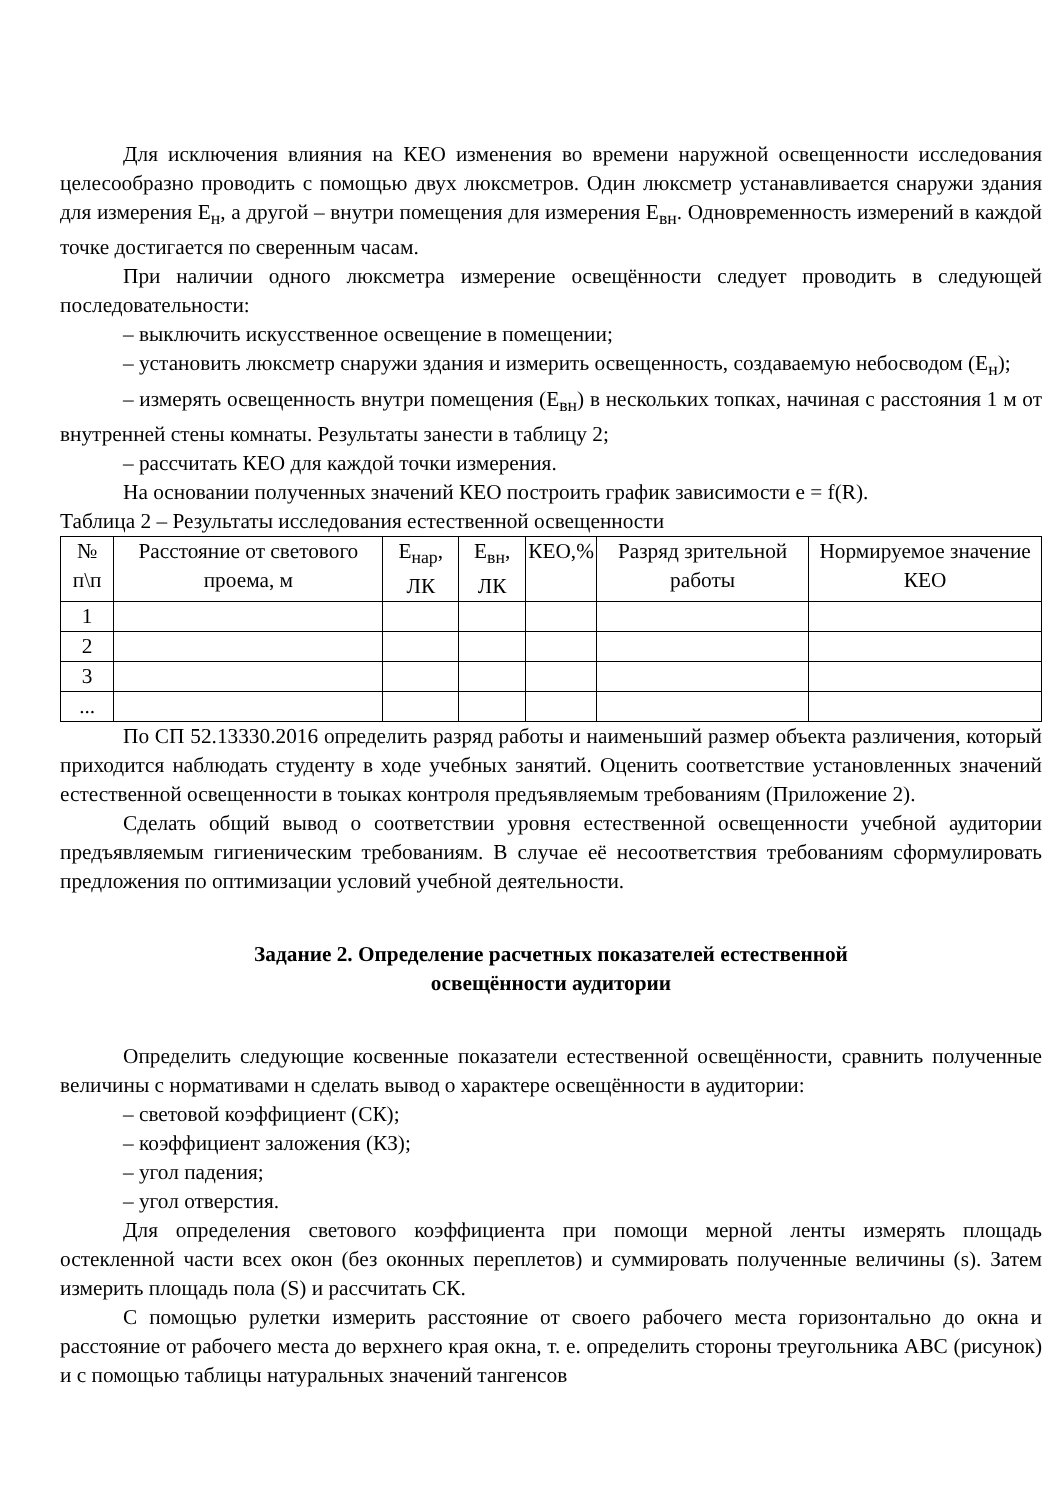Для исключения влияния на КЕО изменения во времени наружной освещенности исследования целесообразно проводить с помощью двух люксметров. Один люксметр устанавливается снаружи здания для измерения Е<sub>н</sub>, а другой – внутри помещения для измерения Е<sub>вн</sub>. Одновременность измерений в каждой точке достигается по сверенным часам.
При наличии одного люксметра измерение освещённости следует проводить в следующей последовательности:
– выключить искусственное освещение в помещении;
– установить люксметр снаружи здания и измерить освещенность, создаваемую небосводом (Е<sub>н</sub>);
– измерять освещенность внутри помещения (Е<sub>вн</sub>) в нескольких топках, начиная с расстояния 1 м от внутренней стены комнаты. Результаты занести в таблицу 2;
– рассчитать КЕО для каждой точки измерения.
На основании полученных значений КЕО построить график зависимости е = f(R).
Таблица 2 – Результаты исследования естественной освещенности
| № п\п | Расстояние от светового проема, м | Е<sub>нар</sub>, ЛК | Е<sub>вн</sub>, ЛК | КЕО,% | Разряд зрительной работы | Нормируемое значение КЕО |
| --- | --- | --- | --- | --- | --- | --- |
| 1 | | | | | | |
| 2 | | | | | | |
| 3 | | | | | | |
| ... | | | | | | |
По СП 52.13330.2016 определить разряд работы и наименьший размер объекта различения, который приходится наблюдать студенту в ходе учебных занятий. Оценить соответствие установленных значений естественной освещенности в тоыках контроля предъявляемым требованиям (Приложение 2).
Сделать общий вывод о соответствии уровня естественной освещенности учебной аудитории предъявляемым гигиеническим требованиям. В случае её несоответствия требованиям сформулировать предложения по оптимизации условий учебной деятельности.
Задание 2. Определение расчетных показателей естественной
освещённости аудитории
Определить следующие косвенные показатели естественной освещённости, сравнить полученные величины с нормативами н сделать вывод о характере освещённости в аудитории:
– световой коэффициент (СК);
– коэффициент заложения (КЗ);
– угол падения;
– угол отверстия.
Для определения светового коэффициента при помощи мерной ленты измерять площадь остекленной части всех окон (без оконных переплетов) и суммировать полученные величины (s). Затем измерить площадь пола (S) и рассчитать СК.
С помощью рулетки измерить расстояние от своего рабочего места горизонтально до окна и расстояние от рабочего места до верхнего края окна, т. е. определить стороны треугольника АВС (рисунок) и с помощью таблицы натуральных значений тангенсов